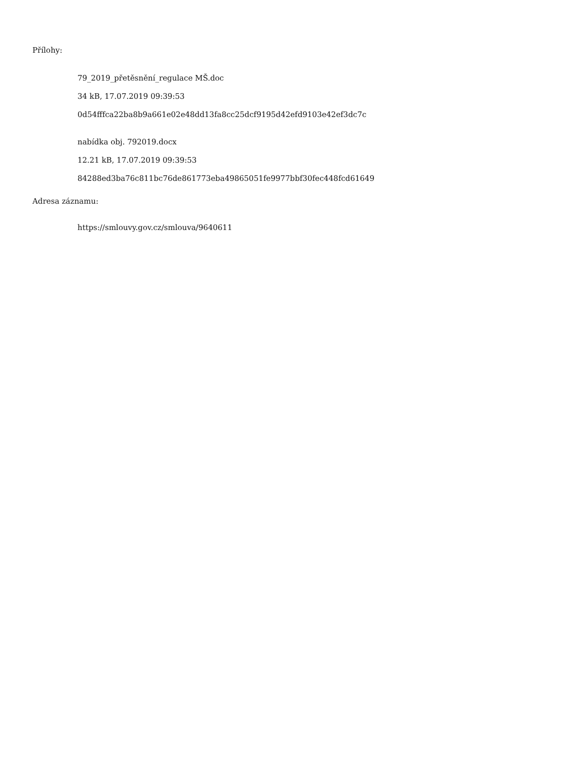Přílohy:
79_2019_přetěsnění_regulace MŠ.doc
34 kB, 17.07.2019 09:39:53
0d54fffca22ba8b9a661e02e48dd13fa8cc25dcf9195d42efd9103e42ef3dc7c
nabídka obj. 792019.docx
12.21 kB, 17.07.2019 09:39:53
84288ed3ba76c811bc76de861773eba49865051fe9977bbf30fec448fcd61649
Adresa záznamu:
https://smlouvy.gov.cz/smlouva/9640611